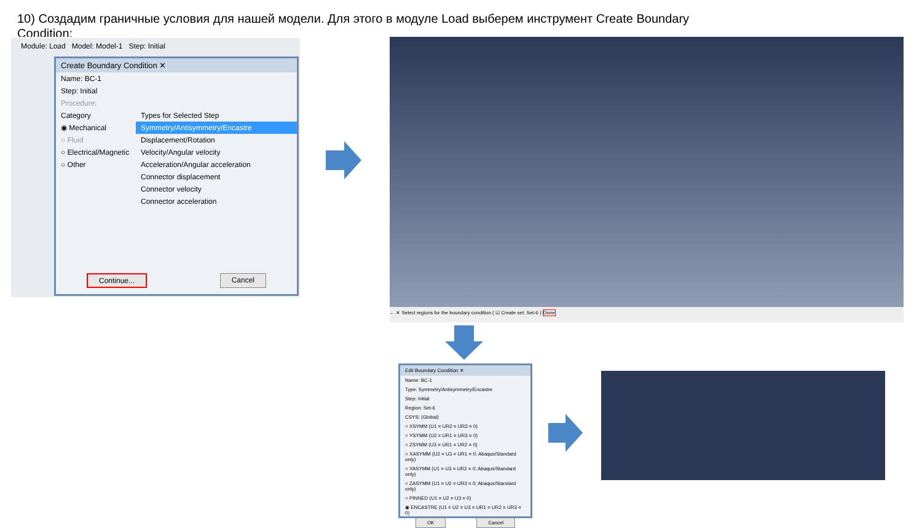10) Создадим граничные условия для нашей модели. Для этого в модуле Load выберем инструмент Create Boundary Condition:
Module: Load Model: Model-1 Step: Initial
Create Boundary Condition ✕
Name: BC-1
Step: Initial
Procedure:
Category
◉ Mechanical
○ Fluid
○ Electrical/Magnetic
○ Other
Types for Selected Step
Symmetry/Antisymmetry/Encastre
Displacement/Rotation
Velocity/Angular velocity
Acceleration/Angular acceleration
Connector displacement
Connector velocity
Connector acceleration
Continue... Cancel
← ✕ Select regions for the boundary condition ( ☑ Create set: Set-6 ) Done
Edit Boundary Condition ✕
Name: BC-1
Type: Symmetry/Antisymmetry/Encastre
Step: Initial
Region: Set-6
CSYS: (Global)
○ XSYMM (U1 = UR2 = UR3 = 0)
○ YSYMM (U2 = UR1 = UR3 = 0)
○ ZSYMM (U3 = UR1 = UR2 = 0)
○ XASYMM (U2 = U3 = UR1 = 0; Abaqus/Standard only)
○ YASYMM (U1 = U3 = UR2 = 0; Abaqus/Standard only)
○ ZASYMM (U1 = U2 = UR3 = 0; Abaqus/Standard only)
○ PINNED (U1 = U2 = U3 = 0)
◉ ENCASTRE (U1 = U2 = U3 = UR1 = UR2 = UR3 = 0)
OK Cancel